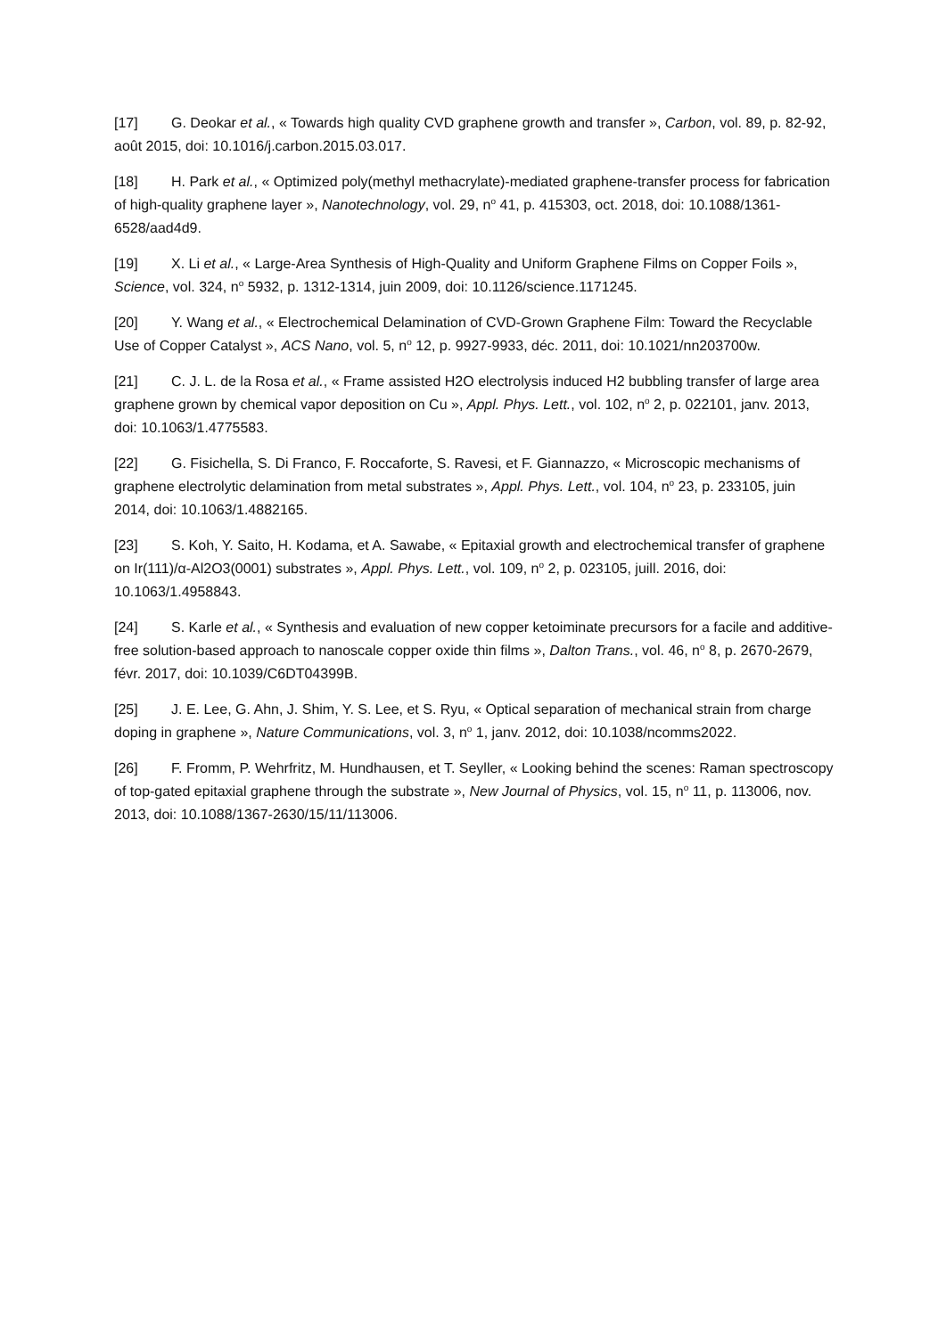[17] G. Deokar et al., « Towards high quality CVD graphene growth and transfer », Carbon, vol. 89, p. 82‑92, août 2015, doi: 10.1016/j.carbon.2015.03.017.
[18] H. Park et al., « Optimized poly(methyl methacrylate)-mediated graphene-transfer process for fabrication of high-quality graphene layer », Nanotechnology, vol. 29, n<sup>o</sup> 41, p. 415303, oct. 2018, doi: 10.1088/1361-6528/aad4d9.
[19] X. Li et al., « Large-Area Synthesis of High-Quality and Uniform Graphene Films on Copper Foils », Science, vol. 324, n<sup>o</sup> 5932, p. 1312‑1314, juin 2009, doi: 10.1126/science.1171245.
[20] Y. Wang et al., « Electrochemical Delamination of CVD-Grown Graphene Film: Toward the Recyclable Use of Copper Catalyst », ACS Nano, vol. 5, n<sup>o</sup> 12, p. 9927‑9933, déc. 2011, doi: 10.1021/nn203700w.
[21] C. J. L. de la Rosa et al., « Frame assisted H2O electrolysis induced H2 bubbling transfer of large area graphene grown by chemical vapor deposition on Cu », Appl. Phys. Lett., vol. 102, n<sup>o</sup> 2, p. 022101, janv. 2013, doi: 10.1063/1.4775583.
[22] G. Fisichella, S. Di Franco, F. Roccaforte, S. Ravesi, et F. Giannazzo, « Microscopic mechanisms of graphene electrolytic delamination from metal substrates », Appl. Phys. Lett., vol. 104, n<sup>o</sup> 23, p. 233105, juin 2014, doi: 10.1063/1.4882165.
[23] S. Koh, Y. Saito, H. Kodama, et A. Sawabe, « Epitaxial growth and electrochemical transfer of graphene on Ir(111)/α-Al2O3(0001) substrates », Appl. Phys. Lett., vol. 109, n<sup>o</sup> 2, p. 023105, juill. 2016, doi: 10.1063/1.4958843.
[24] S. Karle et al., « Synthesis and evaluation of new copper ketoiminate precursors for a facile and additive-free solution-based approach to nanoscale copper oxide thin films », Dalton Trans., vol. 46, n<sup>o</sup> 8, p. 2670‑2679, févr. 2017, doi: 10.1039/C6DT04399B.
[25] J. E. Lee, G. Ahn, J. Shim, Y. S. Lee, et S. Ryu, « Optical separation of mechanical strain from charge doping in graphene », Nature Communications, vol. 3, n<sup>o</sup> 1, janv. 2012, doi: 10.1038/ncomms2022.
[26] F. Fromm, P. Wehrfritz, M. Hundhausen, et T. Seyller, « Looking behind the scenes: Raman spectroscopy of top-gated epitaxial graphene through the substrate », New Journal of Physics, vol. 15, n<sup>o</sup> 11, p. 113006, nov. 2013, doi: 10.1088/1367-2630/15/11/113006.